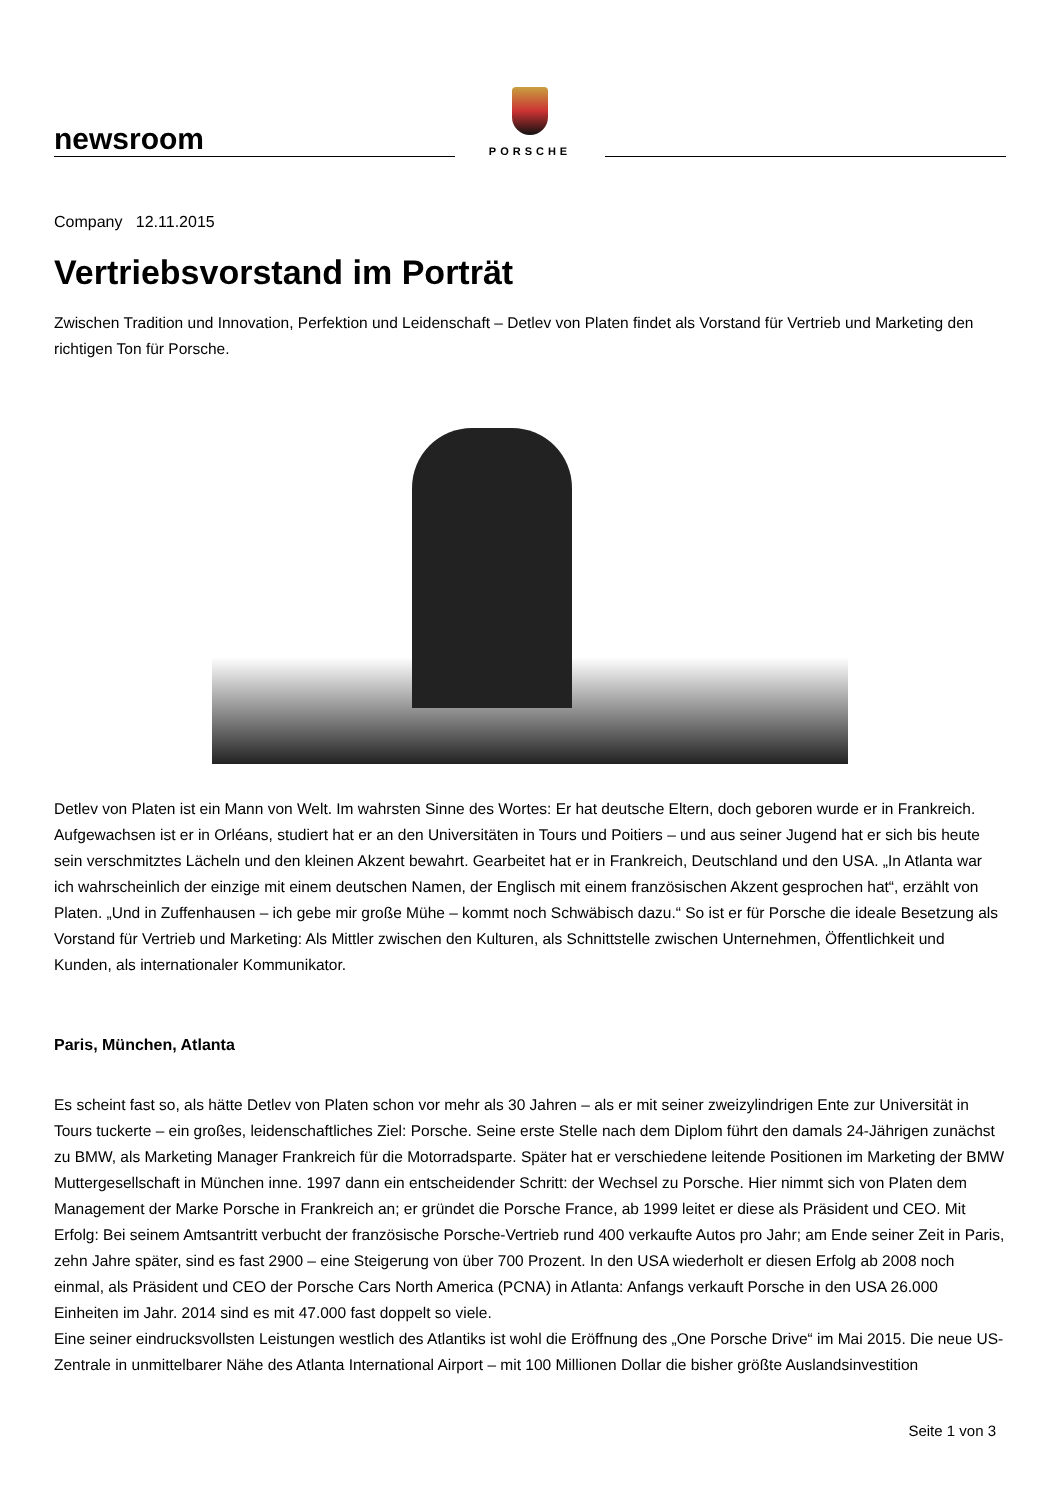newsroom
PORSCHE
Company 12.11.2015
Vertriebsvorstand im Porträt
Zwischen Tradition und Innovation, Perfektion und Leidenschaft – Detlev von Platen findet als Vorstand für Vertrieb und Marketing den richtigen Ton für Porsche.
Detlev von Platen ist ein Mann von Welt. Im wahrsten Sinne des Wortes: Er hat deutsche Eltern, doch geboren wurde er in Frankreich. Aufgewachsen ist er in Orléans, studiert hat er an den Universitäten in Tours und Poitiers – und aus seiner Jugend hat er sich bis heute sein verschmitztes Lächeln und den kleinen Akzent bewahrt. Gearbeitet hat er in Frankreich, Deutschland und den USA. „In Atlanta war ich wahrscheinlich der einzige mit einem deutschen Namen, der Englisch mit einem französischen Akzent gesprochen hat“, erzählt von Platen. „Und in Zuffenhausen – ich gebe mir große Mühe – kommt noch Schwäbisch dazu.“ So ist er für Porsche die ideale Besetzung als Vorstand für Vertrieb und Marketing: Als Mittler zwischen den Kulturen, als Schnittstelle zwischen Unternehmen, Öffentlichkeit und Kunden, als internationaler Kommunikator.
Paris, München, Atlanta
Es scheint fast so, als hätte Detlev von Platen schon vor mehr als 30 Jahren – als er mit seiner zweizylindrigen Ente zur Universität in Tours tuckerte – ein großes, leidenschaftliches Ziel: Porsche. Seine erste Stelle nach dem Diplom führt den damals 24-Jährigen zunächst zu BMW, als Marketing Manager Frankreich für die Motorradsparte. Später hat er verschiedene leitende Positionen im Marketing der BMW Muttergesellschaft in München inne. 1997 dann ein entscheidender Schritt: der Wechsel zu Porsche. Hier nimmt sich von Platen dem Management der Marke Porsche in Frankreich an; er gründet die Porsche France, ab 1999 leitet er diese als Präsident und CEO. Mit Erfolg: Bei seinem Amtsantritt verbucht der französische Porsche-Vertrieb rund 400 verkaufte Autos pro Jahr; am Ende seiner Zeit in Paris, zehn Jahre später, sind es fast 2900 – eine Steigerung von über 700 Prozent. In den USA wiederholt er diesen Erfolg ab 2008 noch einmal, als Präsident und CEO der Porsche Cars North America (PCNA) in Atlanta: Anfangs verkauft Porsche in den USA 26.000 Einheiten im Jahr. 2014 sind es mit 47.000 fast doppelt so viele.
Eine seiner eindrucksvollsten Leistungen westlich des Atlantiks ist wohl die Eröffnung des „One Porsche Drive“ im Mai 2015. Die neue US-Zentrale in unmittelbarer Nähe des Atlanta International Airport – mit 100 Millionen Dollar die bisher größte Auslandsinvestition
Seite 1 von 3